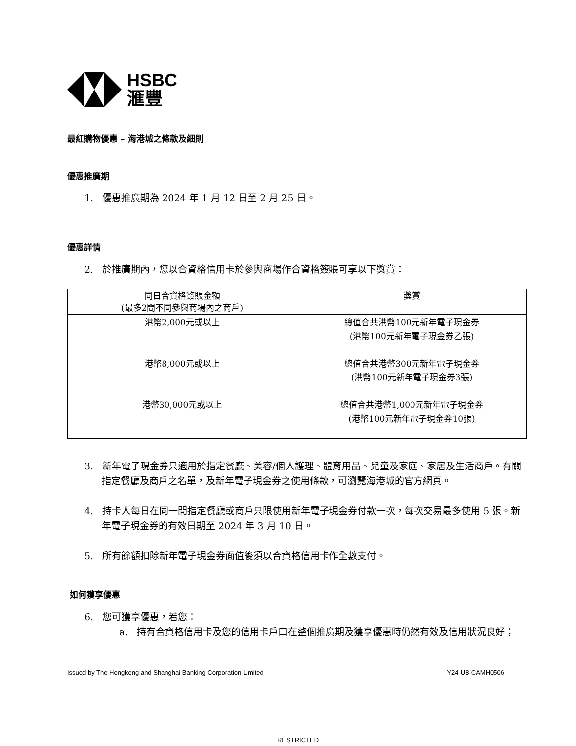HSBC
滙豐
最紅購物優惠 – 海港城之條款及細則
優惠推廣期
1. 優惠推廣期為 2024 年 1 月 12 日至 2 月 25 日。
優惠詳情
2. 於推廣期內，您以合資格信用卡於參與商場作合資格簽賬可享以下獎賞：
| 同日合資格簽賬金額 (最多2間不同參與商場內之商戶) | 獎賞 |
| 港幣2,000元或以上 | 總值合共港幣100元新年電子現金券 (港幣100元新年電子現金券乙張) |
| 港幣8,000元或以上 | 總值合共港幣300元新年電子現金券 (港幣100元新年電子現金券3張) |
| 港幣30,000元或以上 | 總值合共港幣1,000元新年電子現金券 (港幣100元新年電子現金券10張) |
3. 新年電子現金券只適用於指定餐廳、美容/個人護理、體育用品、兒童及家庭、家居及生活商戶。有關指定餐廳及商戶之名單，及新年電子現金券之使用條款，可瀏覽海港城的官方網頁。
4. 持卡人每日在同一間指定餐廳或商戶只限使用新年電子現金券付款一次，每次交易最多使用 5 張。新年電子現金券的有效日期至 2024 年 3 月 10 日。
5. 所有餘額扣除新年電子現金券面值後須以合資格信用卡作全數支付。
如何獲享優惠
6. 您可獲享優惠，若您：
a. 持有合資格信用卡及您的信用卡戶口在整個推廣期及獲享優惠時仍然有效及信用狀況良好；
Issued by The Hongkong and Shanghai Banking Corporation Limited Y24-U8-CAMH0506
RESTRICTED